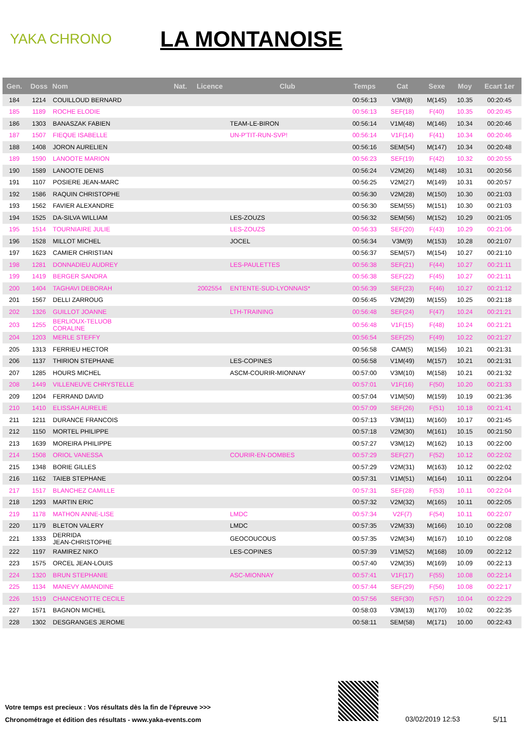YAKA CHRONO
LA MONTANOISE
| Gen. | Doss | Nom | Nat. | Licence | Club | Temps | Cat | Sexe | Moy | Ecart 1er |
| --- | --- | --- | --- | --- | --- | --- | --- | --- | --- | --- |
| 184 | 1214 | COUILLOUD BERNARD | | | | 00:56:13 | V3M(8) | M(145) | 10.35 | 00:20:45 |
| 185 | 1189 | ROCHE ELODIE | | | | 00:56:13 | SEF(18) | F(40) | 10.35 | 00:20:45 |
| 186 | 1303 | BANASZAK FABIEN | | | TEAM-LE-BIRON | 00:56:14 | V1M(48) | M(146) | 10.34 | 00:20:46 |
| 187 | 1507 | FIEQUE ISABELLE | | | UN-P'TIT-RUN-SVP! | 00:56:14 | V1F(14) | F(41) | 10.34 | 00:20:46 |
| 188 | 1408 | JORON AURELIEN | | | | 00:56:16 | SEM(54) | M(147) | 10.34 | 00:20:48 |
| 189 | 1590 | LANOOTE MARION | | | | 00:56:23 | SEF(19) | F(42) | 10.32 | 00:20:55 |
| 190 | 1589 | LANOOTE DENIS | | | | 00:56:24 | V2M(26) | M(148) | 10.31 | 00:20:56 |
| 191 | 1107 | POSIERE JEAN-MARC | | | | 00:56:25 | V2M(27) | M(149) | 10.31 | 00:20:57 |
| 192 | 1586 | RAQUIN CHRISTOPHE | | | | 00:56:30 | V2M(28) | M(150) | 10.30 | 00:21:03 |
| 193 | 1562 | FAVIER ALEXANDRE | | | | 00:56:30 | SEM(55) | M(151) | 10.30 | 00:21:03 |
| 194 | 1525 | DA-SILVA WILLIAM | | | LES-ZOUZS | 00:56:32 | SEM(56) | M(152) | 10.29 | 00:21:05 |
| 195 | 1514 | TOURNIAIRE JULIE | | | LES-ZOUZS | 00:56:33 | SEF(20) | F(43) | 10.29 | 00:21:06 |
| 196 | 1528 | MILLOT MICHEL | | | JOCEL | 00:56:34 | V3M(9) | M(153) | 10.28 | 00:21:07 |
| 197 | 1623 | CAMIER CHRISTIAN | | | | 00:56:37 | SEM(57) | M(154) | 10.27 | 00:21:10 |
| 198 | 1281 | DONNADIEU AUDREY | | | LES-PAULETTES | 00:56:38 | SEF(21) | F(44) | 10.27 | 00:21:11 |
| 199 | 1419 | BERGER SANDRA | | | | 00:56:38 | SEF(22) | F(45) | 10.27 | 00:21:11 |
| 200 | 1404 | TAGHAVI DEBORAH | | 2002554 | ENTENTE-SUD-LYONNAIS* | 00:56:39 | SEF(23) | F(46) | 10.27 | 00:21:12 |
| 201 | 1567 | DELLI ZARROUG | | | | 00:56:45 | V2M(29) | M(155) | 10.25 | 00:21:18 |
| 202 | 1326 | GUILLOT JOANNE | | | LTH-TRAINING | 00:56:48 | SEF(24) | F(47) | 10.24 | 00:21:21 |
| 203 | 1255 | BERLIOUX-TELUOB CORALINE | | | | 00:56:48 | V1F(15) | F(48) | 10.24 | 00:21:21 |
| 204 | 1203 | MERLE STEFFY | | | | 00:56:54 | SEF(25) | F(49) | 10.22 | 00:21:27 |
| 205 | 1313 | FERRIEU HECTOR | | | | 00:56:58 | CAM(5) | M(156) | 10.21 | 00:21:31 |
| 206 | 1137 | THIRION STEPHANE | | | LES-COPINES | 00:56:58 | V1M(49) | M(157) | 10.21 | 00:21:31 |
| 207 | 1285 | HOURS MICHEL | | | ASCM-COURIR-MIONNAY | 00:57:00 | V3M(10) | M(158) | 10.21 | 00:21:32 |
| 208 | 1449 | VILLENEUVE CHRYSTELLE | | | | 00:57:01 | V1F(16) | F(50) | 10.20 | 00:21:33 |
| 209 | 1204 | FERRAND DAVID | | | | 00:57:04 | V1M(50) | M(159) | 10.19 | 00:21:36 |
| 210 | 1410 | ELISSAH AURELIE | | | | 00:57:09 | SEF(26) | F(51) | 10.18 | 00:21:41 |
| 211 | 1211 | DURANCE FRANCOIS | | | | 00:57:13 | V3M(11) | M(160) | 10.17 | 00:21:45 |
| 212 | 1150 | MORTEL PHILIPPE | | | | 00:57:18 | V2M(30) | M(161) | 10.15 | 00:21:50 |
| 213 | 1639 | MOREIRA PHILIPPE | | | | 00:57:27 | V3M(12) | M(162) | 10.13 | 00:22:00 |
| 214 | 1508 | ORIOL VANESSA | | | COURIR-EN-DOMBES | 00:57:29 | SEF(27) | F(52) | 10.12 | 00:22:02 |
| 215 | 1348 | BORIE GILLES | | | | 00:57:29 | V2M(31) | M(163) | 10.12 | 00:22:02 |
| 216 | 1162 | TAIEB STEPHANE | | | | 00:57:31 | V1M(51) | M(164) | 10.11 | 00:22:04 |
| 217 | 1517 | BLANCHEZ CAMILLE | | | | 00:57:31 | SEF(28) | F(53) | 10.11 | 00:22:04 |
| 218 | 1293 | MARTIN ERIC | | | | 00:57:32 | V2M(32) | M(165) | 10.11 | 00:22:05 |
| 219 | 1178 | MATHON ANNE-LISE | | | LMDC | 00:57:34 | V2F(7) | F(54) | 10.11 | 00:22:07 |
| 220 | 1179 | BLETON VALERY | | | LMDC | 00:57:35 | V2M(33) | M(166) | 10.10 | 00:22:08 |
| 221 | 1333 | DERRIDA JEAN-CHRISTOPHE | | | GEOCOUCOUS | 00:57:35 | V2M(34) | M(167) | 10.10 | 00:22:08 |
| 222 | 1197 | RAMIREZ NIKO | | | LES-COPINES | 00:57:39 | V1M(52) | M(168) | 10.09 | 00:22:12 |
| 223 | 1575 | ORCEL JEAN-LOUIS | | | | 00:57:40 | V2M(35) | M(169) | 10.09 | 00:22:13 |
| 224 | 1320 | BRUN STEPHANIE | | | ASC-MIONNAY | 00:57:41 | V1F(17) | F(55) | 10.08 | 00:22:14 |
| 225 | 1134 | MANEVY AMANDINE | | | | 00:57:44 | SEF(29) | F(56) | 10.08 | 00:22:17 |
| 226 | 1519 | CHANCENOTTE CECILE | | | | 00:57:56 | SEF(30) | F(57) | 10.04 | 00:22:29 |
| 227 | 1571 | BAGNON MICHEL | | | | 00:58:03 | V3M(13) | M(170) | 10.02 | 00:22:35 |
| 228 | 1302 | DESGRANGES JEROME | | | | 00:58:11 | SEM(58) | M(171) | 10.00 | 00:22:43 |
Votre temps est precieux : Vos résultats dès la fin de l'épreuve >>>
Chronométrage et édition des résultats - www.yaka-events.com
03/02/2019 12:53 5/11